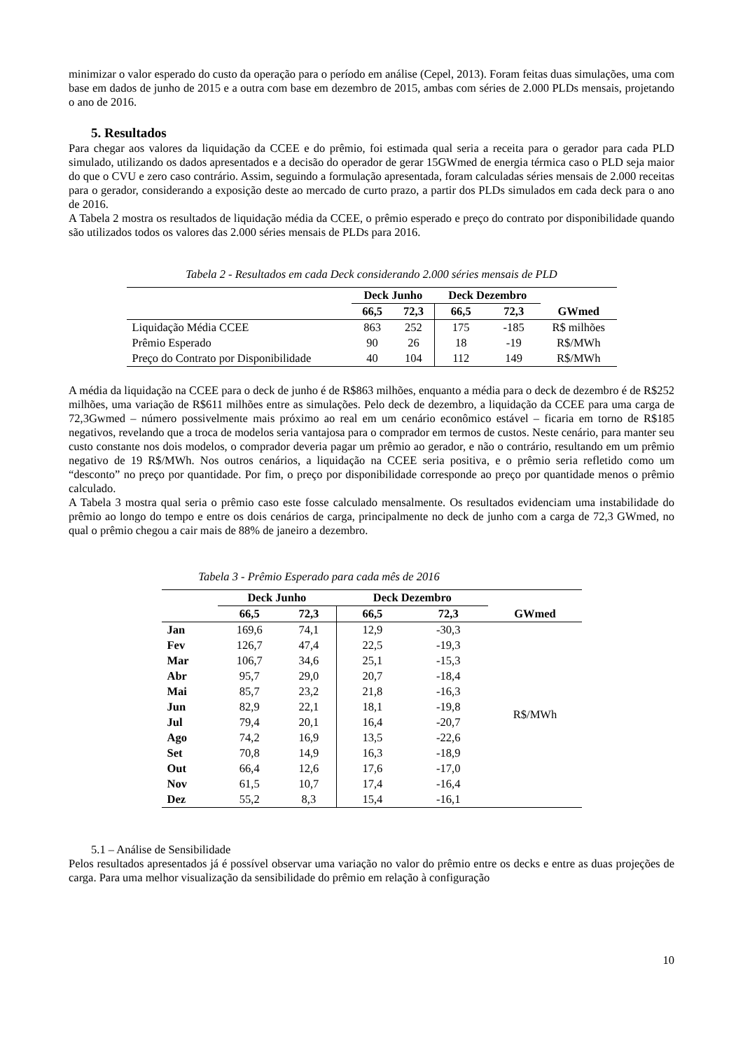minimizar o valor esperado do custo da operação para o período em análise (Cepel, 2013). Foram feitas duas simulações, uma com base em dados de junho de 2015 e a outra com base em dezembro de 2015, ambas com séries de 2.000 PLDs mensais, projetando o ano de 2016.
5. Resultados
Para chegar aos valores da liquidação da CCEE e do prêmio, foi estimada qual seria a receita para o gerador para cada PLD simulado, utilizando os dados apresentados e a decisão do operador de gerar 15GWmed de energia térmica caso o PLD seja maior do que o CVU e zero caso contrário. Assim, seguindo a formulação apresentada, foram calculadas séries mensais de 2.000 receitas para o gerador, considerando a exposição deste ao mercado de curto prazo, a partir dos PLDs simulados em cada deck para o ano de 2016.
A Tabela 2 mostra os resultados de liquidação média da CCEE, o prêmio esperado e preço do contrato por disponibilidade quando são utilizados todos os valores das 2.000 séries mensais de PLDs para 2016.
Tabela 2 - Resultados em cada Deck considerando 2.000 séries mensais de PLD
| | Deck Junho | | Deck Dezembro | | |
| --- | --- | --- | --- | --- | --- |
| | 66,5 | 72,3 | 66,5 | 72,3 | GWmed |
| Liquidação Média CCEE | 863 | 252 | 175 | -185 | R$ milhões |
| Prêmio Esperado | 90 | 26 | 18 | -19 | R$/MWh |
| Preço do Contrato por Disponibilidade | 40 | 104 | 112 | 149 | R$/MWh |
A média da liquidação na CCEE para o deck de junho é de R$863 milhões, enquanto a média para o deck de dezembro é de R$252 milhões, uma variação de R$611 milhões entre as simulações. Pelo deck de dezembro, a liquidação da CCEE para uma carga de 72,3Gwmed – número possivelmente mais próximo ao real em um cenário econômico estável – ficaria em torno de R$185 negativos, revelando que a troca de modelos seria vantajosa para o comprador em termos de custos. Neste cenário, para manter seu custo constante nos dois modelos, o comprador deveria pagar um prêmio ao gerador, e não o contrário, resultando em um prêmio negativo de 19 R$/MWh. Nos outros cenários, a liquidação na CCEE seria positiva, e o prêmio seria refletido como um “desconto” no preço por quantidade. Por fim, o preço por disponibilidade corresponde ao preço por quantidade menos o prêmio calculado.
A Tabela 3 mostra qual seria o prêmio caso este fosse calculado mensalmente. Os resultados evidenciam uma instabilidade do prêmio ao longo do tempo e entre os dois cenários de carga, principalmente no deck de junho com a carga de 72,3 GWmed, no qual o prêmio chegou a cair mais de 88% de janeiro a dezembro.
Tabela 3 - Prêmio Esperado para cada mês de 2016
| | Deck Junho | | Deck Dezembro | | |
| --- | --- | --- | --- | --- | --- |
| | 66,5 | 72,3 | 66,5 | 72,3 | GWmed |
| Jan | 169,6 | 74,1 | 12,9 | -30,3 | R$/MWh |
| Fev | 126,7 | 47,4 | 22,5 | -19,3 | |
| Mar | 106,7 | 34,6 | 25,1 | -15,3 | |
| Abr | 95,7 | 29,0 | 20,7 | -18,4 | |
| Mai | 85,7 | 23,2 | 21,8 | -16,3 | |
| Jun | 82,9 | 22,1 | 18,1 | -19,8 | |
| Jul | 79,4 | 20,1 | 16,4 | -20,7 | |
| Ago | 74,2 | 16,9 | 13,5 | -22,6 | |
| Set | 70,8 | 14,9 | 16,3 | -18,9 | |
| Out | 66,4 | 12,6 | 17,6 | -17,0 | |
| Nov | 61,5 | 10,7 | 17,4 | -16,4 | |
| Dez | 55,2 | 8,3 | 15,4 | -16,1 | |
5.1 – Análise de Sensibilidade
Pelos resultados apresentados já é possível observar uma variação no valor do prêmio entre os decks e entre as duas projeções de carga. Para uma melhor visualização da sensibilidade do prêmio em relação à configuração
10